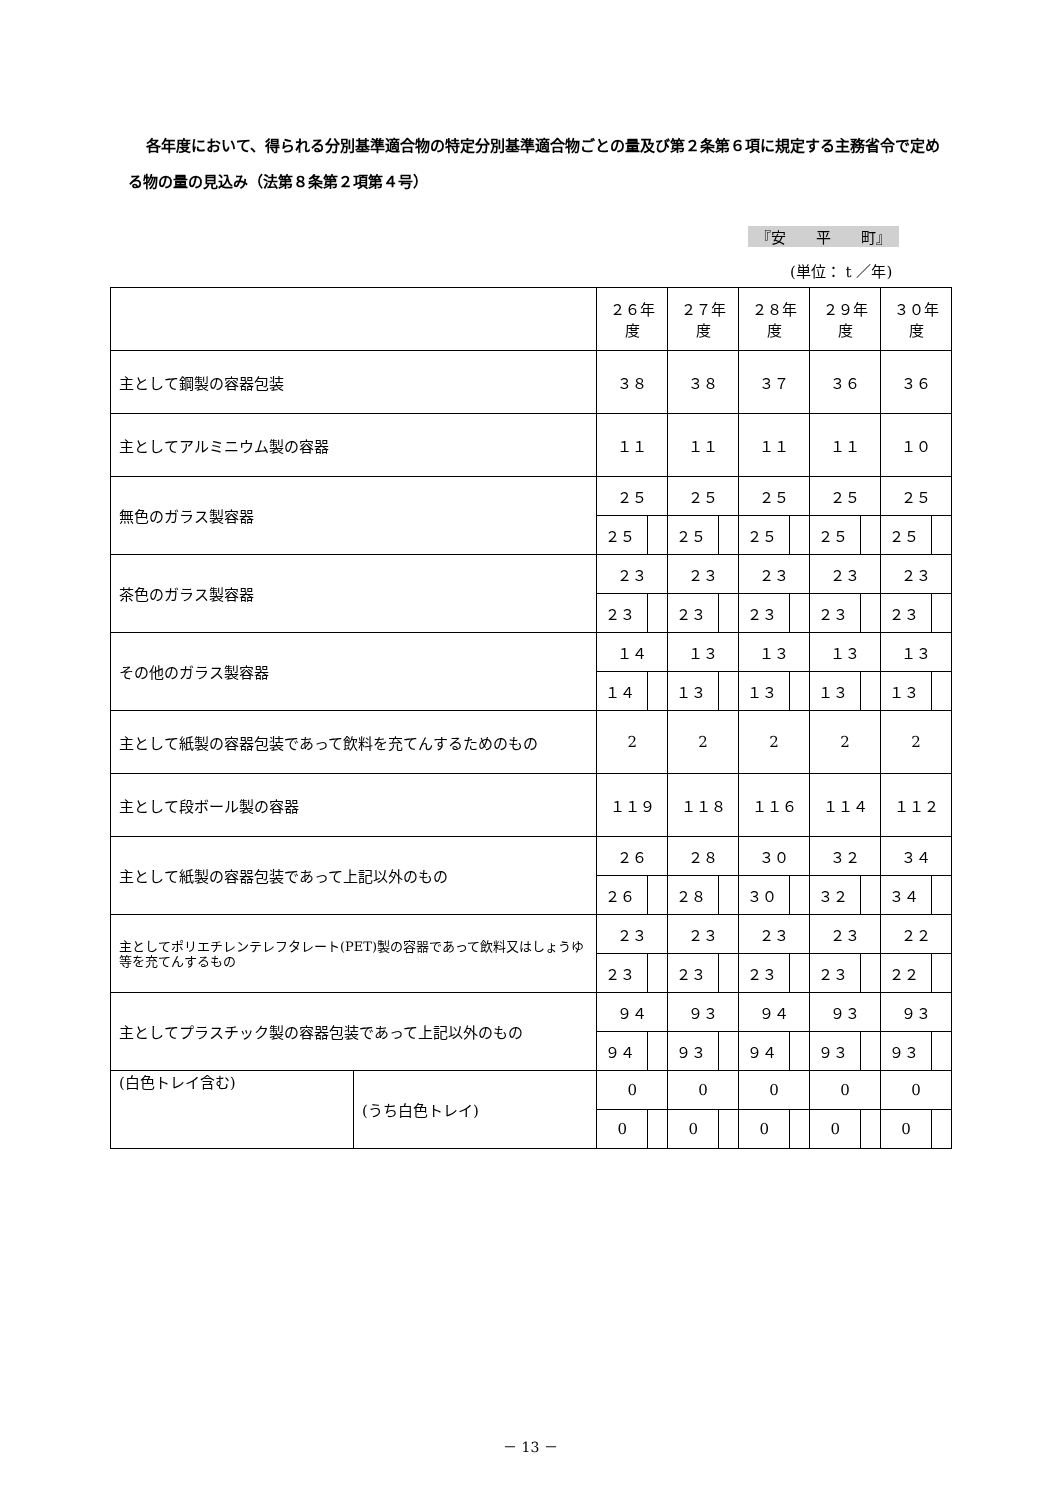各年度において、得られる分別基準適合物の特定分別基準適合物ごとの量及び第２条第６項に規定する主務省令で定める物の量の見込み（法第８条第２項第４号）
『安　　平　　町』
(単位： t ／年)
| | | ２６年度 | | ２７年度 | | ２８年度 | | ２９年度 | | ３０年度 | |
| 主として鋼製の容器包装 | | ３８ | | ３８ | | ３７ | | ３６ | | ３６ | |
| 主としてアルミニウム製の容器 | | １１ | | １１ | | １１ | | １１ | | １０ | |
| 無色のガラス製容器 | | ２５ | | ２５ | | ２５ | | ２５ | | ２５ | |
| | | ２５ | | ２５ | | ２５ | | ２５ | | ２５ | |
| 茶色のガラス製容器 | | ２３ | | ２３ | | ２３ | | ２３ | | ２３ | |
| | | ２３ | | ２３ | | ２３ | | ２３ | | ２３ | |
| その他のガラス製容器 | | １４ | | １３ | | １３ | | １３ | | １３ | |
| | | １４ | | １３ | | １３ | | １３ | | １３ | |
| 主として紙製の容器包装であって飲料を充てんするためのもの | | 2 | | 2 | | 2 | | 2 | | 2 | |
| 主として段ボール製の容器 | | １１９ | | １１８ | | １１６ | | １１４ | | １１２ | |
| 主として紙製の容器包装であって上記以外のもの | | ２６ | | ２８ | | ３０ | | ３２ | | ３４ | |
| | | ２６ | | ２８ | | ３０ | | ３２ | | ３４ | |
| 主としてポリエチレンテレフタレート(PET)製の容器であって飲料又はしょうゆ等を充てんするもの | | ２３ | | ２３ | | ２３ | | ２３ | | ２２ | |
| | | ２３ | | ２３ | | ２３ | | ２３ | | ２２ | |
| 主としてプラスチック製の容器包装であって上記以外のもの | | ９４ | | ９３ | | ９４ | | ９３ | | ９３ | |
| | | ９４ | | ９３ | | ９４ | | ９３ | | ９３ | |
| (白色トレイ含む) | (うち白色トレイ) | 0 | | 0 | | 0 | | 0 | | 0 | |
| | | 0 | | 0 | | 0 | | 0 | | 0 | |
－ 13 －